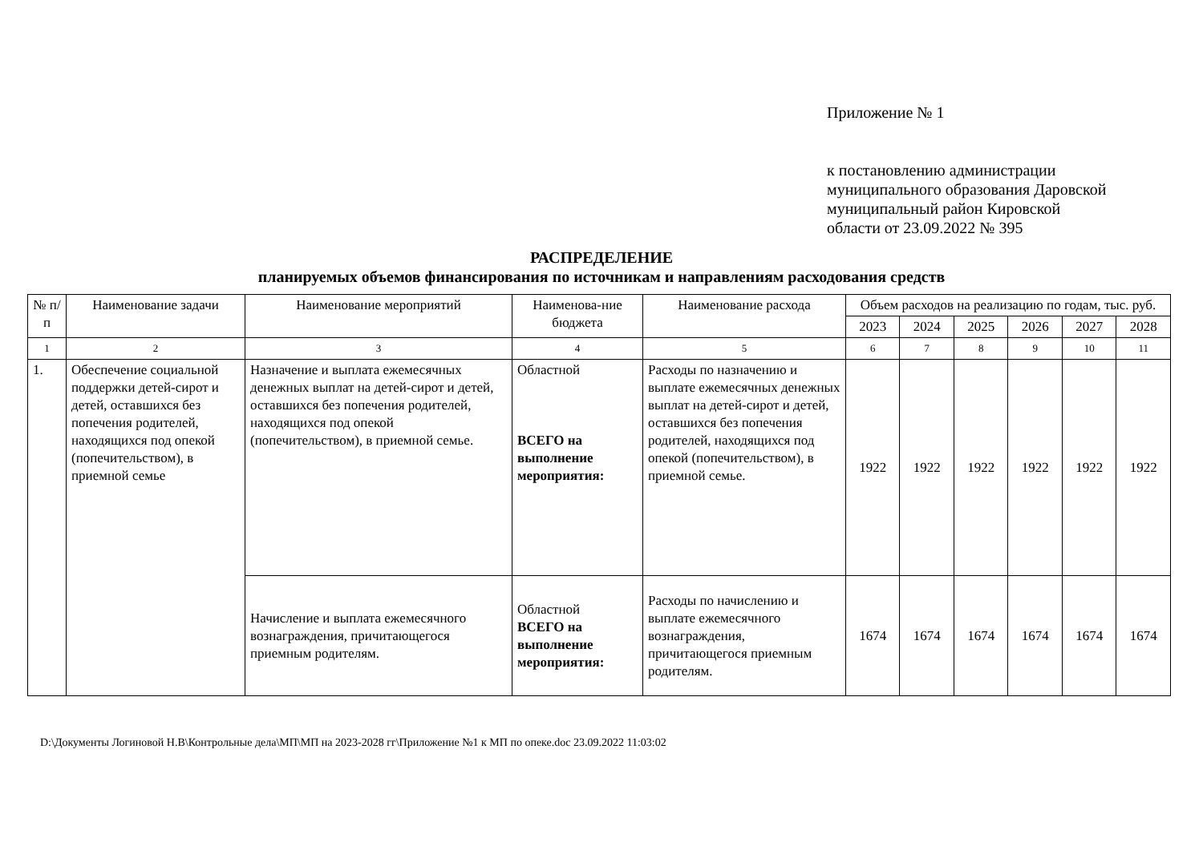Приложение № 1
к постановлению администрации
муниципального образования Даровской
муниципальный район Кировской
области от 23.09.2022 № 395
РАСПРЕДЕЛЕНИЕ
планируемых объемов финансирования по источникам и направлениям расходования средств
| № п/п | Наименование задачи | Наименование мероприятий | Наименова-ние бюджета | Наименование расхода | Объем расходов на реализацию по годам, тыс. руб. | | | | | |
| --- | --- | --- | --- | --- | --- | --- | --- | --- | --- | --- |
| | | | | | 2023 | 2024 | 2025 | 2026 | 2027 | 2028 |
| 1 | 2 | 3 | 4 | 5 | 6 | 7 | 8 | 9 | 10 | 11 |
| 1. | Обеспечение социальной поддержки детей-сирот и детей, оставшихся без попечения родителей, находящихся под опекой (попечительством), в приемной семье | Назначение и выплата ежемесячных денежных выплат на детей-сирот и детей, оставшихся без попечения родителей, находящихся под опекой (попечительством), в приемной семье. | Областной ВСЕГО на выполнение мероприятия: | Расходы по назначению и выплате ежемесячных денежных выплат на детей-сирот и детей, оставшихся без попечения родителей, находящихся под опекой (попечительством), в приемной семье. | 1922 | 1922 | 1922 | 1922 | 1922 | 1922 |
| | | Начисление и выплата ежемесячного вознаграждения, причитающегося приемным родителям. | Областной ВСЕГО на выполнение мероприятия: | Расходы по начислению и выплате ежемесячного вознаграждения, причитающегося приемным родителям. | 1674 | 1674 | 1674 | 1674 | 1674 | 1674 |
D:\Документы Логиновой Н.В\Контрольные дела\МП\МП на 2023-2028 гг\Приложение №1 к МП по опеке.doc 23.09.2022 11:03:02